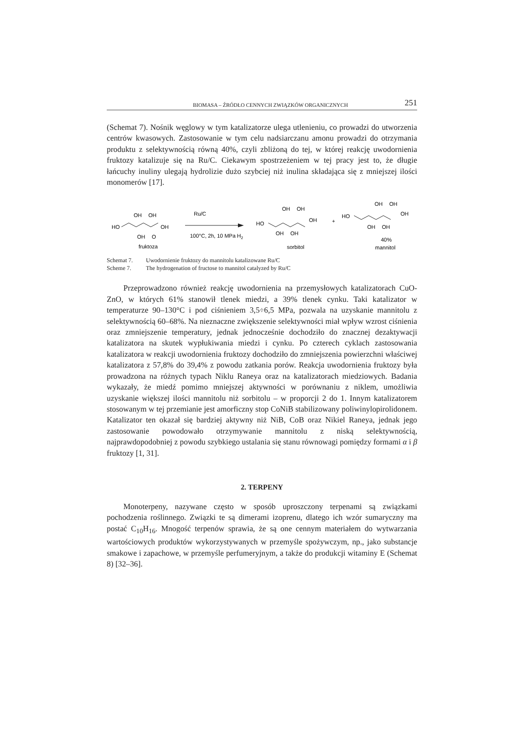BIOMASA – ŹRÓDŁO CENNYCH ZWIĄZKÓW ORGANICZNYCH 251
(Schemat 7). Nośnik węglowy w tym katalizatorze ulega utlenieniu, co prowadzi do utworzenia centrów kwasowych. Zastosowanie w tym celu nadsiarczanu amonu prowadzi do otrzymania produktu z selektywnością równą 40%, czyli zbliżoną do tej, w której reakcję uwodornienia fruktozy katalizuje się na Ru/C. Ciekawym spostrzeżeniem w tej pracy jest to, że długie łańcuchy inuliny ulegają hydrolizie dużo szybciej niż inulina składająca się z mniejszej ilości monomerów [17].
HO
OH
OH
OH
OH
O
fruktoza
Ru/C
100°C, 2h, 10 MPa H2
HO
OH
OH
OH
OH
OH
sorbitol
+
HO
OH
OH
OH
OH
OH
40%
mannitol
Schemat 7. Uwodornienie fruktozy do mannitolu katalizowane Ru/C
Scheme 7. The hydrogenation of fructose to mannitol catalyzed by Ru/C
Przeprowadzono również reakcję uwodornienia na przemysłowych katalizatorach CuO-ZnO, w których 61% stanowił tlenek miedzi, a 39% tlenek cynku. Taki katalizator w temperaturze 90–130°C i pod ciśnieniem 3,5÷6,5 MPa, pozwala na uzyskanie mannitolu z selektywnością 60–68%. Na nieznaczne zwiększenie selektywności miał wpływ wzrost ciśnienia oraz zmniejszenie temperatury, jednak jednocześnie dochodziło do znacznej dezaktywacji katalizatora na skutek wypłukiwania miedzi i cynku. Po czterech cyklach zastosowania katalizatora w reakcji uwodornienia fruktozy dochodziło do zmniejszenia powierzchni właściwej katalizatora z 57,8% do 39,4% z powodu zatkania porów. Reakcja uwodornienia fruktozy była prowadzona na różnych typach Niklu Raneya oraz na katalizatorach miedziowych. Badania wykazały, że miedź pomimo mniejszej aktywności w porównaniu z niklem, umożliwia uzyskanie większej ilości mannitolu niż sorbitolu – w proporcji 2 do 1. Innym katalizatorem stosowanym w tej przemianie jest amorficzny stop CoNiB stabilizowany poliwinylopirolidonem. Katalizator ten okazał się bardziej aktywny niż NiB, CoB oraz Nikiel Raneya, jednak jego zastosowanie powodowało otrzymywanie mannitolu z niską selektywnością, najprawdopodobniej z powodu szybkiego ustalania się stanu równowagi pomiędzy formami α i β fruktozy [1, 31].
2. TERPENY
Monoterpeny, nazywane często w sposób uproszczony terpenami są związkami pochodzenia roślinnego. Związki te są dimerami izoprenu, dlatego ich wzór sumaryczny ma postać C<sub>10</sub>H<sub>16</sub>. Mnogość terpenów sprawia, że są one cennym materiałem do wytwarzania wartościowych produktów wykorzystywanych w przemyśle spożywczym, np., jako substancje smakowe i zapachowe, w przemyśle perfumeryjnym, a także do produkcji witaminy E (Schemat 8) [32–36].